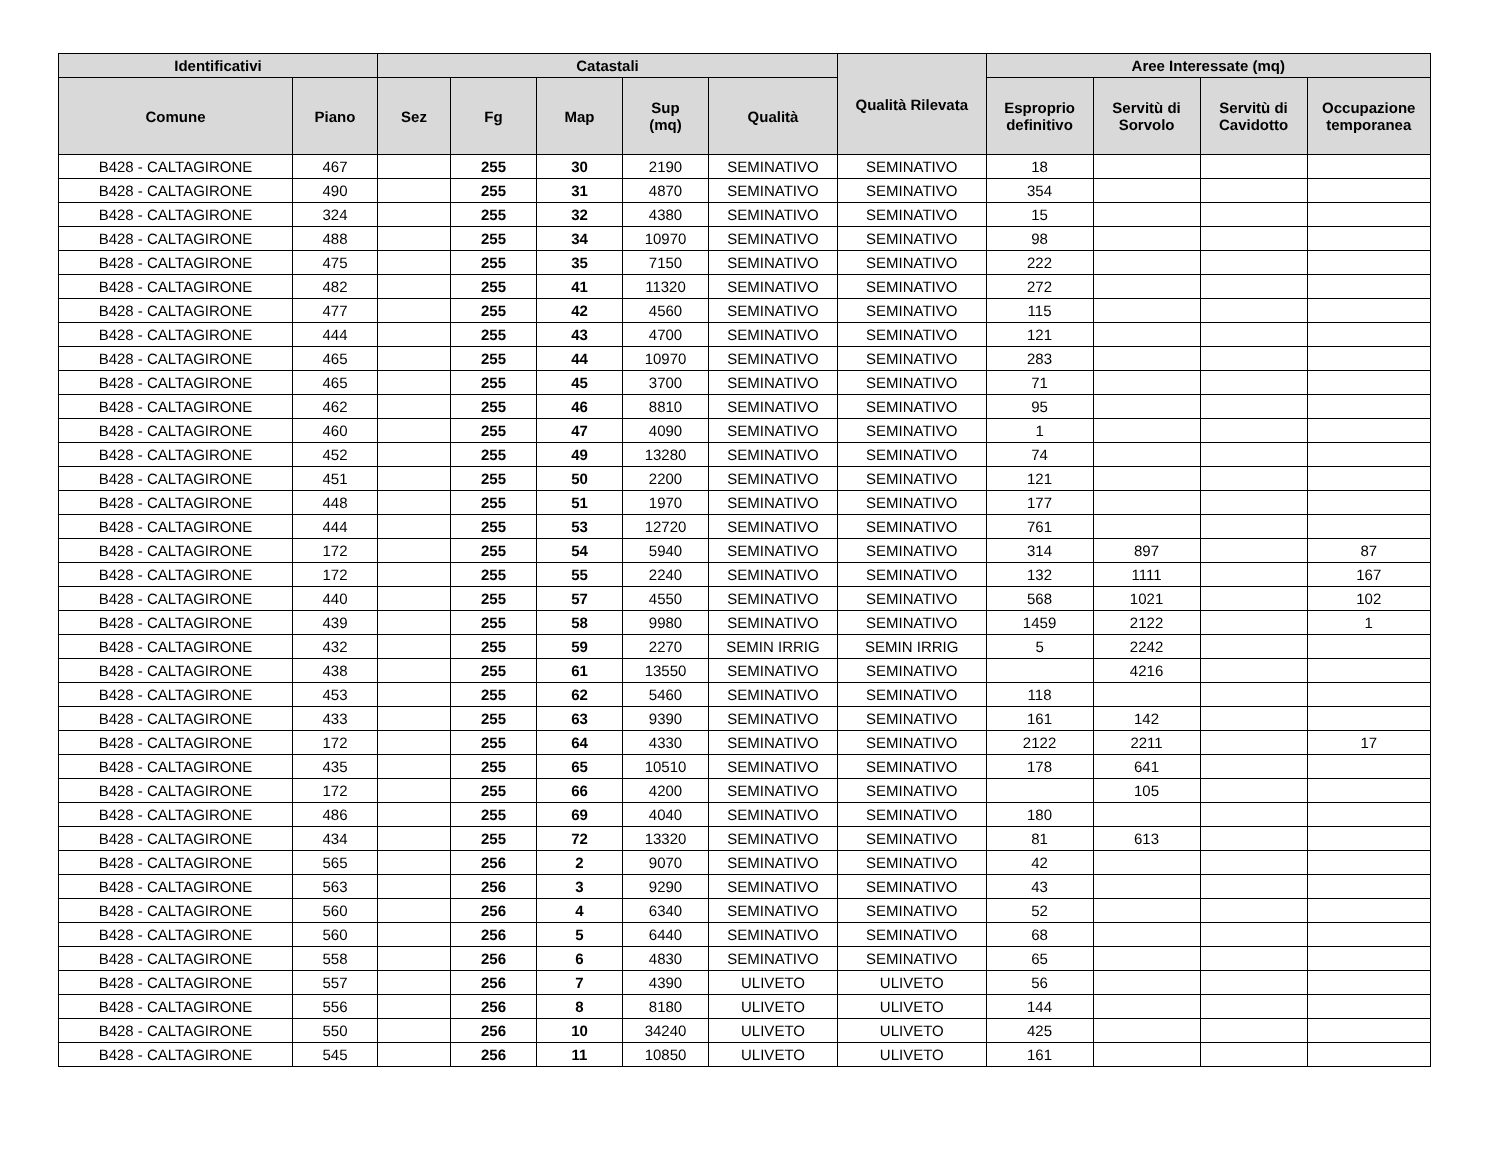| Identificativi | | Catastali | | | | | Qualità Rilevata | Aree Interessate (mq) | | | |
| --- | --- | --- | --- | --- | --- | --- | --- | --- | --- | --- | --- |
| Comune | Piano | Sez | Fg | Map | Sup (mq) | Qualità | | Esproprio definitivo | Servitù di Sorvolo | Servitù di Cavidotto | Occupazione temporanea |
| B428 - CALTAGIRONE | 467 | | 255 | 30 | 2190 | SEMINATIVO | SEMINATIVO | 18 | | | |
| B428 - CALTAGIRONE | 490 | | 255 | 31 | 4870 | SEMINATIVO | SEMINATIVO | 354 | | | |
| B428 - CALTAGIRONE | 324 | | 255 | 32 | 4380 | SEMINATIVO | SEMINATIVO | 15 | | | |
| B428 - CALTAGIRONE | 488 | | 255 | 34 | 10970 | SEMINATIVO | SEMINATIVO | 98 | | | |
| B428 - CALTAGIRONE | 475 | | 255 | 35 | 7150 | SEMINATIVO | SEMINATIVO | 222 | | | |
| B428 - CALTAGIRONE | 482 | | 255 | 41 | 11320 | SEMINATIVO | SEMINATIVO | 272 | | | |
| B428 - CALTAGIRONE | 477 | | 255 | 42 | 4560 | SEMINATIVO | SEMINATIVO | 115 | | | |
| B428 - CALTAGIRONE | 444 | | 255 | 43 | 4700 | SEMINATIVO | SEMINATIVO | 121 | | | |
| B428 - CALTAGIRONE | 465 | | 255 | 44 | 10970 | SEMINATIVO | SEMINATIVO | 283 | | | |
| B428 - CALTAGIRONE | 465 | | 255 | 45 | 3700 | SEMINATIVO | SEMINATIVO | 71 | | | |
| B428 - CALTAGIRONE | 462 | | 255 | 46 | 8810 | SEMINATIVO | SEMINATIVO | 95 | | | |
| B428 - CALTAGIRONE | 460 | | 255 | 47 | 4090 | SEMINATIVO | SEMINATIVO | 1 | | | |
| B428 - CALTAGIRONE | 452 | | 255 | 49 | 13280 | SEMINATIVO | SEMINATIVO | 74 | | | |
| B428 - CALTAGIRONE | 451 | | 255 | 50 | 2200 | SEMINATIVO | SEMINATIVO | 121 | | | |
| B428 - CALTAGIRONE | 448 | | 255 | 51 | 1970 | SEMINATIVO | SEMINATIVO | 177 | | | |
| B428 - CALTAGIRONE | 444 | | 255 | 53 | 12720 | SEMINATIVO | SEMINATIVO | 761 | | | |
| B428 - CALTAGIRONE | 172 | | 255 | 54 | 5940 | SEMINATIVO | SEMINATIVO | 314 | 897 | | 87 |
| B428 - CALTAGIRONE | 172 | | 255 | 55 | 2240 | SEMINATIVO | SEMINATIVO | 132 | 1111 | | 167 |
| B428 - CALTAGIRONE | 440 | | 255 | 57 | 4550 | SEMINATIVO | SEMINATIVO | 568 | 1021 | | 102 |
| B428 - CALTAGIRONE | 439 | | 255 | 58 | 9980 | SEMINATIVO | SEMINATIVO | 1459 | 2122 | | 1 |
| B428 - CALTAGIRONE | 432 | | 255 | 59 | 2270 | SEMIN IRRIG | SEMIN IRRIG | 5 | 2242 | | |
| B428 - CALTAGIRONE | 438 | | 255 | 61 | 13550 | SEMINATIVO | SEMINATIVO | | 4216 | | |
| B428 - CALTAGIRONE | 453 | | 255 | 62 | 5460 | SEMINATIVO | SEMINATIVO | 118 | | | |
| B428 - CALTAGIRONE | 433 | | 255 | 63 | 9390 | SEMINATIVO | SEMINATIVO | 161 | 142 | | |
| B428 - CALTAGIRONE | 172 | | 255 | 64 | 4330 | SEMINATIVO | SEMINATIVO | 2122 | 2211 | | 17 |
| B428 - CALTAGIRONE | 435 | | 255 | 65 | 10510 | SEMINATIVO | SEMINATIVO | 178 | 641 | | |
| B428 - CALTAGIRONE | 172 | | 255 | 66 | 4200 | SEMINATIVO | SEMINATIVO | | 105 | | |
| B428 - CALTAGIRONE | 486 | | 255 | 69 | 4040 | SEMINATIVO | SEMINATIVO | 180 | | | |
| B428 - CALTAGIRONE | 434 | | 255 | 72 | 13320 | SEMINATIVO | SEMINATIVO | 81 | 613 | | |
| B428 - CALTAGIRONE | 565 | | 256 | 2 | 9070 | SEMINATIVO | SEMINATIVO | 42 | | | |
| B428 - CALTAGIRONE | 563 | | 256 | 3 | 9290 | SEMINATIVO | SEMINATIVO | 43 | | | |
| B428 - CALTAGIRONE | 560 | | 256 | 4 | 6340 | SEMINATIVO | SEMINATIVO | 52 | | | |
| B428 - CALTAGIRONE | 560 | | 256 | 5 | 6440 | SEMINATIVO | SEMINATIVO | 68 | | | |
| B428 - CALTAGIRONE | 558 | | 256 | 6 | 4830 | SEMINATIVO | SEMINATIVO | 65 | | | |
| B428 - CALTAGIRONE | 557 | | 256 | 7 | 4390 | ULIVETO | ULIVETO | 56 | | | |
| B428 - CALTAGIRONE | 556 | | 256 | 8 | 8180 | ULIVETO | ULIVETO | 144 | | | |
| B428 - CALTAGIRONE | 550 | | 256 | 10 | 34240 | ULIVETO | ULIVETO | 425 | | | |
| B428 - CALTAGIRONE | 545 | | 256 | 11 | 10850 | ULIVETO | ULIVETO | 161 | | | |